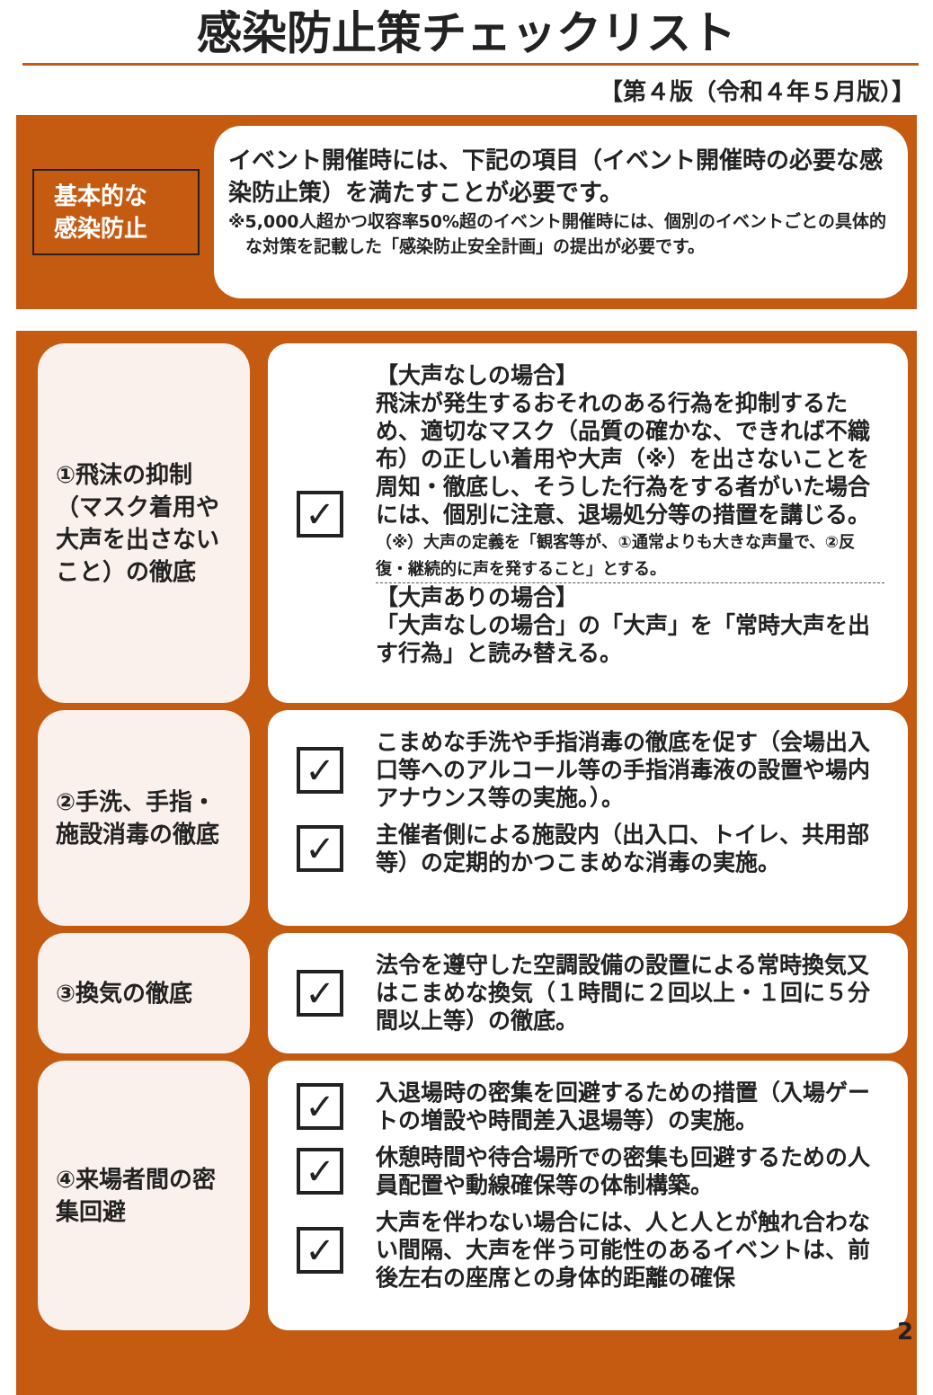感染防止策チェックリスト
【第４版（令和４年５月版）】
基本的な
感染防止
イベント開催時には、下記の項目（イベント開催時の必要な感染防止策）を満たすことが必要です。
※5,000人超かつ収容率50%超のイベント開催時には、個別のイベントごとの具体的な対策を記載した「感染防止安全計画」の提出が必要です。
①飛沫の抑制（マスク着用や大声を出さないこと）の徹底
✓
【大声なしの場合】
飛沫が発生するおそれのある行為を抑制するため、適切なマスク（品質の確かな、できれば不織布）の正しい着用や大声（※）を出さないことを周知・徹底し、そうした行為をする者がいた場合には、個別に注意、退場処分等の措置を講じる。
（※）大声の定義を「観客等が、①通常よりも大きな声量で、②反復・継続的に声を発すること」とする。
【大声ありの場合】
「大声なしの場合」の「大声」を「常時大声を出す行為」と読み替える。
②手洗、手指・施設消毒の徹底
✓
こまめな手洗や手指消毒の徹底を促す（会場出入口等へのアルコール等の手指消毒液の設置や場内アナウンス等の実施。）。
✓
主催者側による施設内（出入口、トイレ、共用部等）の定期的かつこまめな消毒の実施。
③換気の徹底
✓
法令を遵守した空調設備の設置による常時換気又はこまめな換気（１時間に２回以上・１回に５分間以上等）の徹底。
④来場者間の密集回避
✓
入退場時の密集を回避するための措置（入場ゲートの増設や時間差入退場等）の実施。
✓
休憩時間や待合場所での密集も回避するための人員配置や動線確保等の体制構築。
✓
大声を伴わない場合には、人と人とが触れ合わない間隔、大声を伴う可能性のあるイベントは、前後左右の座席との身体的距離の確保
2